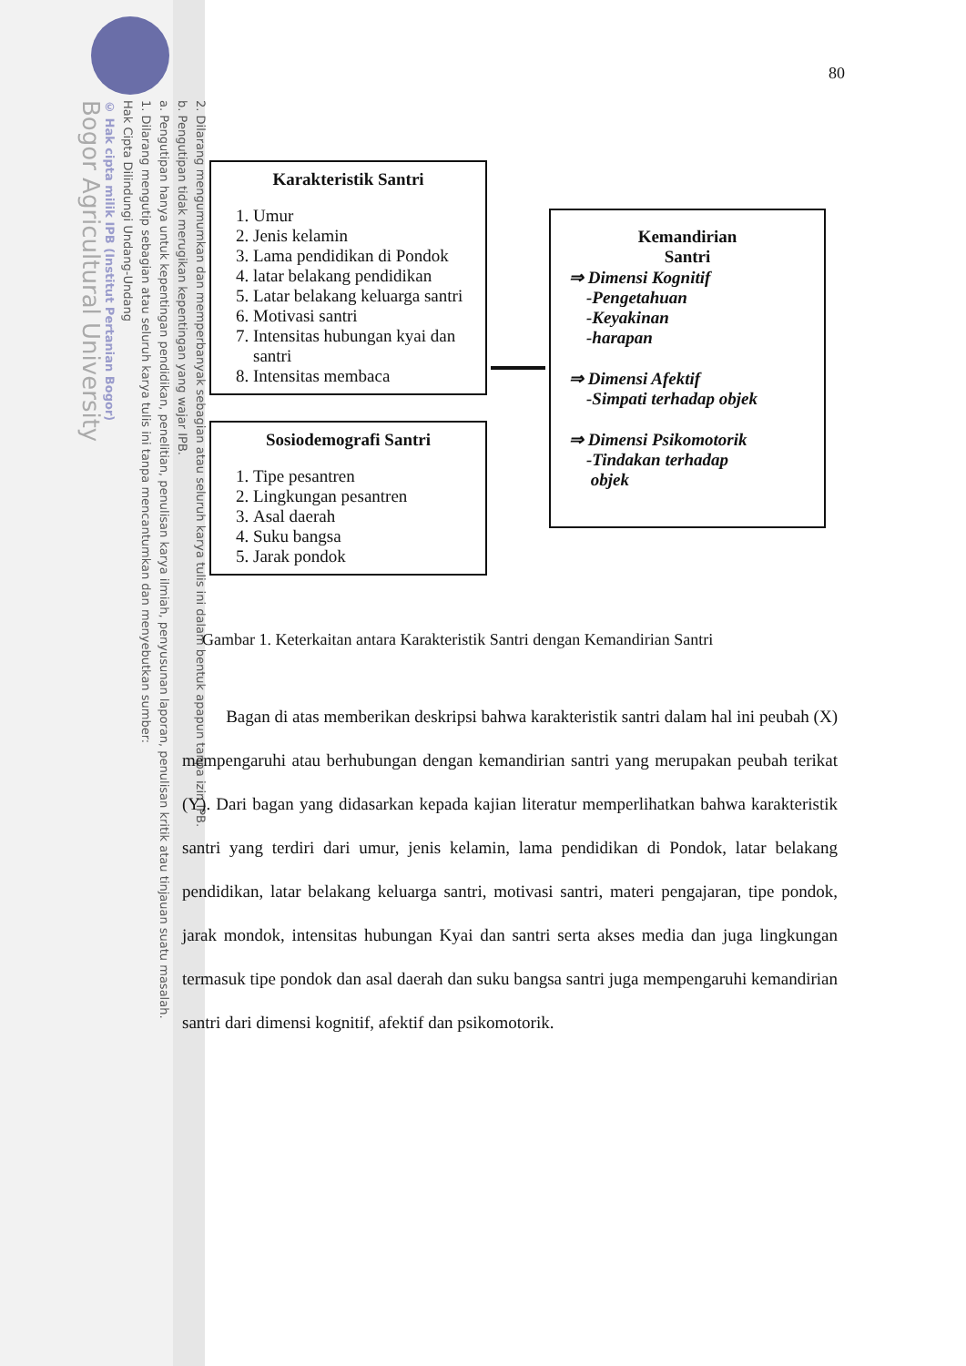2. Dilarang mengumumkan dan memperbanyak sebagian atau seluruh karya tulis ini dalam bentuk apapun tanpa izin IPB.
b. Pengutipan tidak merugikan kepentingan yang wajar IPB.
a. Pengutipan hanya untuk kepentingan pendidikan, penelitian, penulisan karya ilmiah, penyusunan laporan, penulisan kritik atau tinjauan suatu masalah.
1. Dilarang mengutip sebagian atau seluruh karya tulis ini tanpa mencantumkan dan menyebutkan sumber:
Hak Cipta Dilindungi Undang-Undang
© Hak cipta milik IPB (Institut Pertanian Bogor)
Bogor Agricultural University
80
Karakteristik Santri
1. Umur
2. Jenis kelamin
3. Lama pendidikan di Pondok
4. latar belakang pendidikan
5. Latar belakang keluarga santri
6. Motivasi santri
7. Intensitas hubungan kyai dan santri
8. Intensitas membaca
Sosiodemografi Santri
1. Tipe pesantren
2. Lingkungan pesantren
3. Asal daerah
4. Suku bangsa
5. Jarak pondok
Kemandirian
Santri
⇒ Dimensi Kognitif
-Pengetahuan
-Keyakinan
-harapan
⇒ Dimensi Afektif
-Simpati terhadap objek
⇒ Dimensi Psikomotorik
-Tindakan terhadap
objek
Gambar 1. Keterkaitan antara Karakteristik Santri dengan Kemandirian Santri
Bagan di atas memberikan deskripsi bahwa karakteristik santri dalam hal ini peubah (X) mempengaruhi atau berhubungan dengan kemandirian santri yang merupakan peubah terikat (Y). Dari bagan yang didasarkan kepada kajian literatur memperlihatkan bahwa karakteristik santri yang terdiri dari umur, jenis kelamin, lama pendidikan di Pondok, latar belakang pendidikan, latar belakang keluarga santri, motivasi santri, materi pengajaran, tipe pondok, jarak mondok, intensitas hubungan Kyai dan santri serta akses media dan juga lingkungan termasuk tipe pondok dan asal daerah dan suku bangsa santri juga mempengaruhi kemandirian santri dari dimensi kognitif, afektif dan psikomotorik.